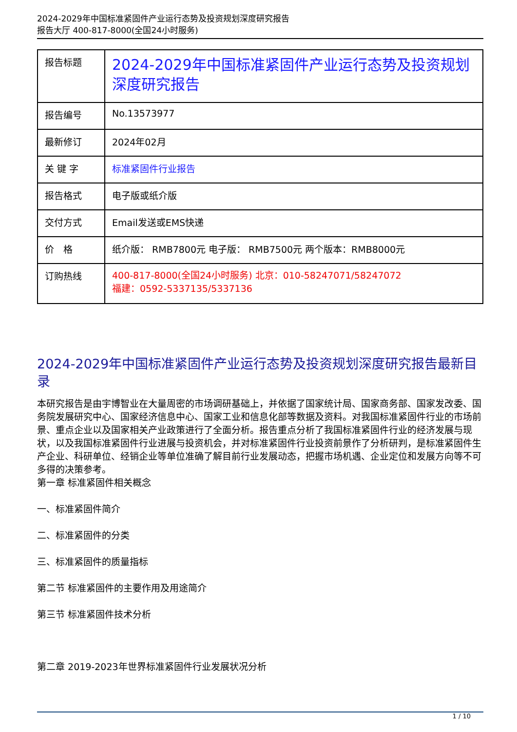2024-2029年中国标准紧固件产业运行态势及投资规划深度研究报告
报告大厅 400-817-8000(全国24小时服务)
| 报告标题 | 2024-2029年中国标准紧固件产业运行态势及投资规划深度研究报告 |
| 报告编号 | No.13573977 |
| 最新修订 | 2024年02月 |
| 关 键 字 | 标准紧固件行业报告 |
| 报告格式 | 电子版或纸介版 |
| 交付方式 | Email发送或EMS快递 |
| 价 格 | 纸介版： RMB7800元 电子版： RMB7500元 两个版本：RMB8000元 |
| 订购热线 | 400-817-8000(全国24小时服务) 北京：010-58247071/58247072 福建：0592-5337135/5337136 |
2024-2029年中国标准紧固件产业运行态势及投资规划深度研究报告最新目录
本研究报告是由宇博智业在大量周密的市场调研基础上，并依据了国家统计局、国家商务部、国家发改委、国务院发展研究中心、国家经济信息中心、国家工业和信息化部等数据及资料。对我国标准紧固件行业的市场前景、重点企业以及国家相关产业政策进行了全面分析。报告重点分析了我国标准紧固件行业的经济发展与现状，以及我国标准紧固件行业进展与投资机会，并对标准紧固件行业投资前景作了分析研判，是标准紧固件生产企业、科研单位、经销企业等单位准确了解目前行业发展动态，把握市场机遇、企业定位和发展方向等不可多得的决策参考。
第一章 标准紧固件相关概念
一、标准紧固件简介
二、标准紧固件的分类
三、标准紧固件的质量指标
第二节 标准紧固件的主要作用及用途简介
第三节 标准紧固件技术分析
第二章 2019-2023年世界标准紧固件行业发展状况分析
1 / 10